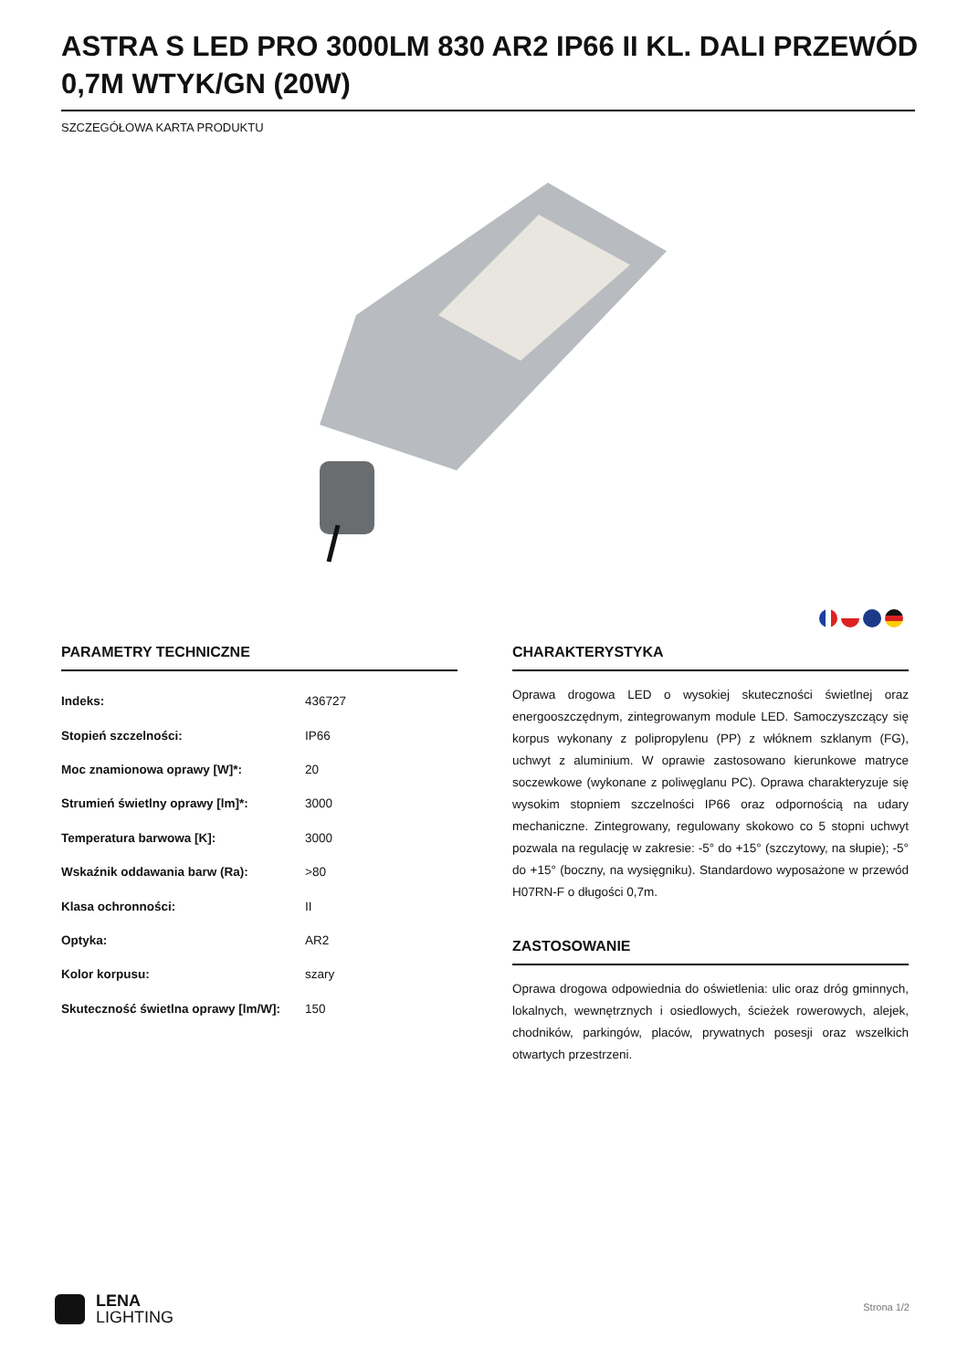ASTRA S LED PRO 3000LM 830 AR2 IP66 II KL. DALI PRZEWÓD 0,7M WTYK/GN (20W)
SZCZEGÓŁOWA KARTA PRODUKTU
PARAMETRY TECHNICZNE
| Indeks: | 436727 |
| Stopień szczelności: | IP66 |
| Moc znamionowa oprawy [W]*: | 20 |
| Strumień świetlny oprawy [lm]*: | 3000 |
| Temperatura barwowa [K]: | 3000 |
| Wskaźnik oddawania barw (Ra): | >80 |
| Klasa ochronności: | II |
| Optyka: | AR2 |
| Kolor korpusu: | szary |
| Skuteczność świetlna oprawy [lm/W]: | 150 |
CHARAKTERYSTYKA
Oprawa drogowa LED o wysokiej skuteczności świetlnej oraz energooszczędnym, zintegrowanym module LED. Samoczyszczący się korpus wykonany z polipropylenu (PP) z włóknem szklanym (FG), uchwyt z aluminium. W oprawie zastosowano kierunkowe matryce soczewkowe (wykonane z poliwęglanu PC). Oprawa charakteryzuje się wysokim stopniem szczelności IP66 oraz odpornością na udary mechaniczne. Zintegrowany, regulowany skokowo co 5 stopni uchwyt pozwala na regulację w zakresie: -5° do +15° (szczytowy, na słupie); -5° do +15° (boczny, na wysięgniku). Standardowo wyposażone w przewód H07RN-F o długości 0,7m.
ZASTOSOWANIE
Oprawa drogowa odpowiednia do oświetlenia: ulic oraz dróg gminnych, lokalnych, wewnętrznych i osiedlowych, ścieżek rowerowych, alejek, chodników, parkingów, placów, prywatnych posesji oraz wszelkich otwartych przestrzeni.
LENA
LIGHTING
Strona 1/2